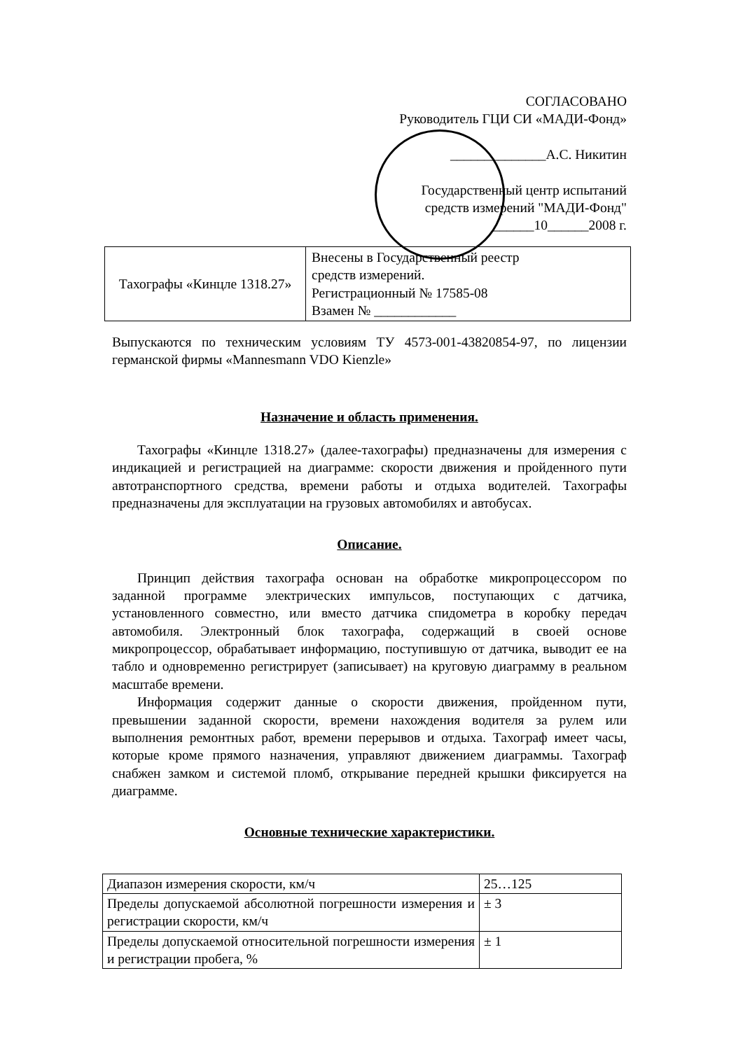СОГЛАСОВАНО
Руководитель ГЦИ СИ «МАДИ-Фонд»
______________А.С. Никитин
Государственный центр испытаний средств измерений "МАДИ-Фонд" ______10______2008 г.
| Тахографы «Кинцле 1318.27» | Внесены в Государственный реестр средств измерений. Регистрационный № 17585-08 Взамен № ____________ |
Выпускаются по техническим условиям ТУ 4573-001-43820854-97, по лицензии германской фирмы «Mannesmann VDO Kienzle»
Назначение и область применения.
Тахографы «Кинцле 1318.27» (далее-тахографы) предназначены для измерения с индикацией и регистрацией на диаграмме: скорости движения и пройденного пути автотранспортного средства, времени работы и отдыха водителей. Тахографы предназначены для эксплуатации на грузовых автомобилях и автобусах.
Описание.
Принцип действия тахографа основан на обработке микропроцессором по заданной программе электрических импульсов, поступающих с датчика, установленного совместно, или вместо датчика спидометра в коробку передач автомобиля. Электронный блок тахографа, содержащий в своей основе микропроцессор, обрабатывает информацию, поступившую от датчика, выводит ее на табло и одновременно регистрирует (записывает) на круговую диаграмму в реальном масштабе времени.
Информация содержит данные о скорости движения, пройденном пути, превышении заданной скорости, времени нахождения водителя за рулем или выполнения ремонтных работ, времени перерывов и отдыха. Тахограф имеет часы, которые кроме прямого назначения, управляют движением диаграммы. Тахограф снабжен замком и системой пломб, открывание передней крышки фиксируется на диаграмме.
Основные технические характеристики.
| Диапазон измерения скорости, км/ч | 25…125 |
| Пределы допускаемой абсолютной погрешности измерения и регистрации скорости, км/ч | ± 3 |
| Пределы допускаемой относительной погрешности измерения и регистрации пробега, % | ± 1 |